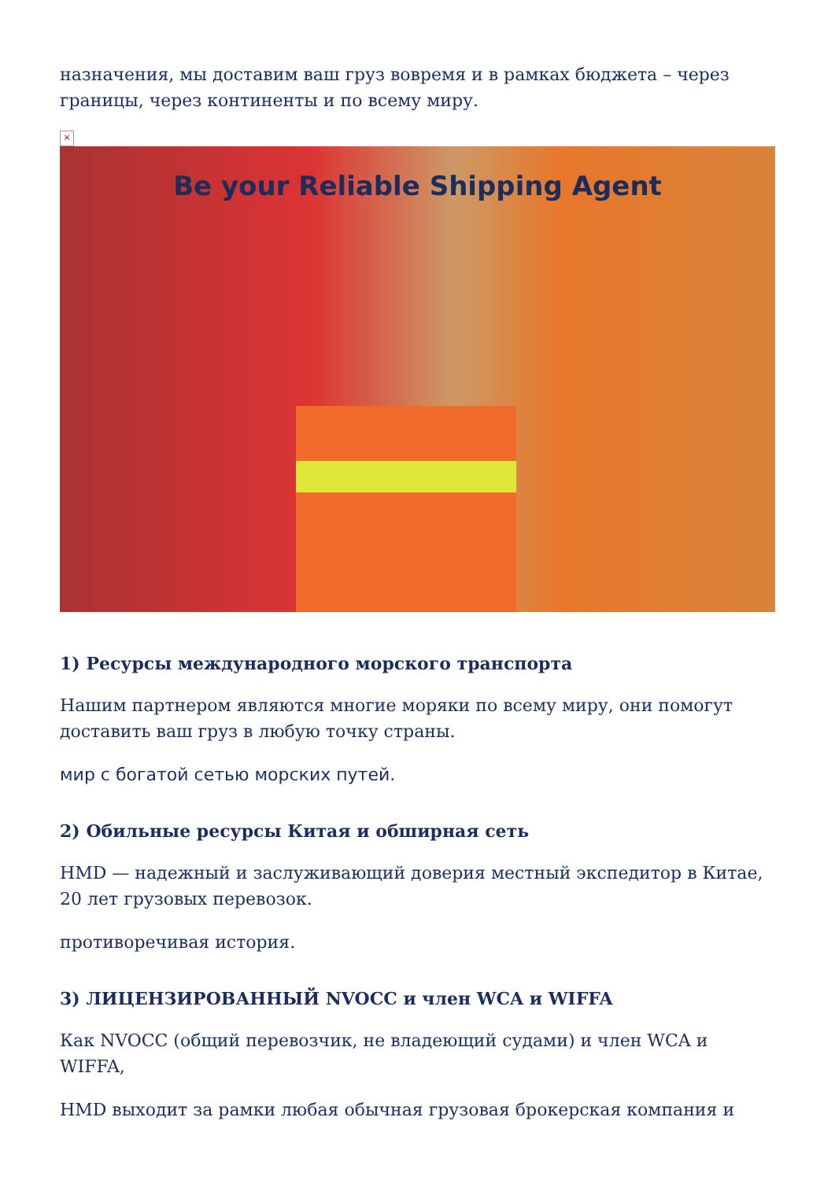назначения, мы доставим ваш груз вовремя и в рамках бюджета – через границы, через континенты и по всему миру.
×
Be your Reliable Shipping Agent
1) Ресурсы международного морского транспорта
Нашим партнером являются многие моряки по всему миру, они помогут доставить ваш груз в любую точку страны.
мир с богатой сетью морских путей.
2) Обильные ресурсы Китая и обширная сеть
HMD — надежный и заслуживающий доверия местный экспедитор в Китае, 20 лет грузовых перевозок.
противоречивая история.
3) ЛИЦЕНЗИРОВАННЫЙ NVOCC и член WCA и WIFFA
Как NVOCC (общий перевозчик, не владеющий судами) и член WCA и WIFFA,
HMD выходит за рамки любая обычная грузовая брокерская компания и